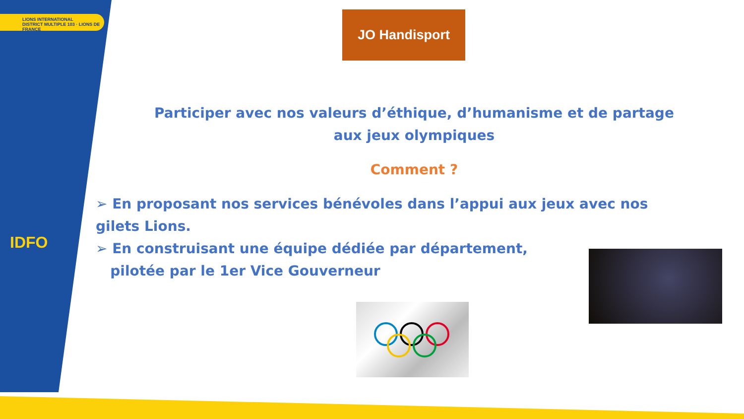LIONS INTERNATIONAL
DISTRICT MULTIPLE 103 · LIONS DE FRANCE
IDFO
JO Handisport
Participer avec nos valeurs d’éthique, d’humanisme et de partage
aux jeux olympiques
Comment ?
➢ En proposant nos services bénévoles dans l’appui aux jeux avec nos gilets Lions.
➢ En construisant une équipe dédiée par département,
pilotée par le 1er Vice Gouverneur